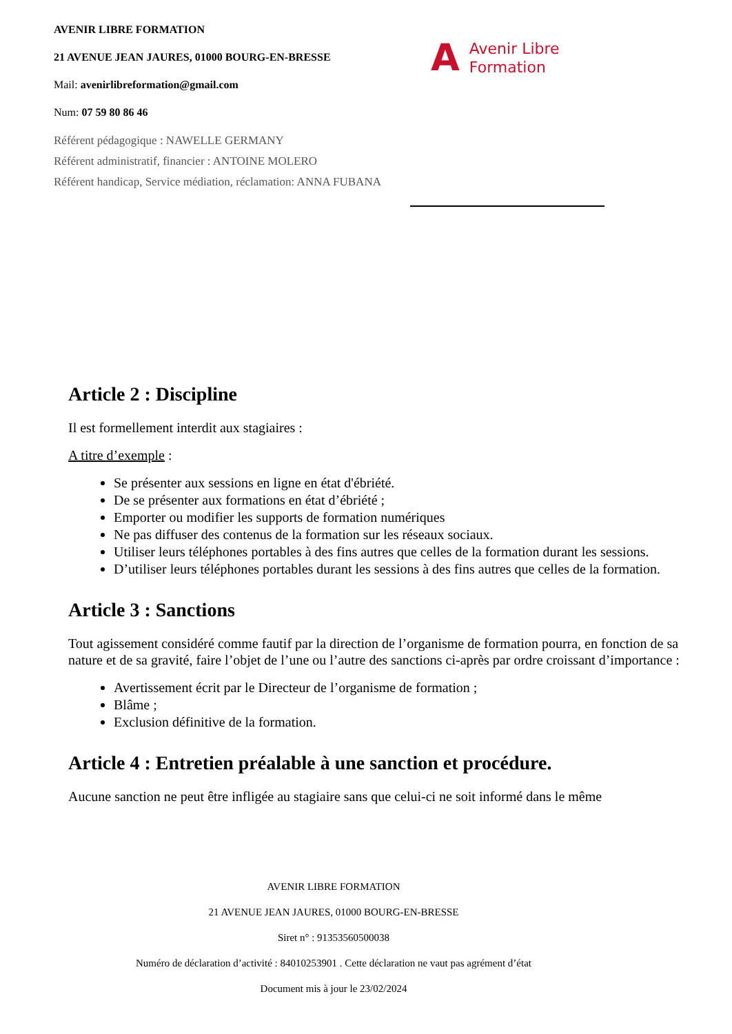AVENIR LIBRE FORMATION
21 AVENUE JEAN JAURES, 01000 BOURG-EN-BRESSE
Mail: avenirlibreformation@gmail.com
Num: 07 59 80 86 46
Référent pédagogique : NAWELLE GERMANY
Référent administratif, financier : ANTOINE MOLERO
Référent handicap, Service médiation, réclamation: ANNA FUBANA
A Avenir Libre
Formation
Article 2 : Discipline
Il est formellement interdit aux stagiaires :
A titre d’exemple :
Se présenter aux sessions en ligne en état d'ébriété.
De se présenter aux formations en état d’ébriété ;
Emporter ou modifier les supports de formation numériques
Ne pas diffuser des contenus de la formation sur les réseaux sociaux.
Utiliser leurs téléphones portables à des fins autres que celles de la formation durant les sessions.
D’utiliser leurs téléphones portables durant les sessions à des fins autres que celles de la formation.
Article 3 : Sanctions
Tout agissement considéré comme fautif par la direction de l’organisme de formation pourra, en fonction de sa nature et de sa gravité, faire l’objet de l’une ou l’autre des sanctions ci-après par ordre croissant d’importance :
Avertissement écrit par le Directeur de l’organisme de formation ;
Blâme ;
Exclusion définitive de la formation.
Article 4 : Entretien préalable à une sanction et procédure.
Aucune sanction ne peut être infligée au stagiaire sans que celui-ci ne soit informé dans le même
AVENIR LIBRE FORMATION
21 AVENUE JEAN JAURES, 01000 BOURG-EN-BRESSE
Siret n° : 91353560500038
Numéro de déclaration d’activité : 84010253901 . Cette déclaration ne vaut pas agrément d’état
Document mis à jour le 23/02/2024